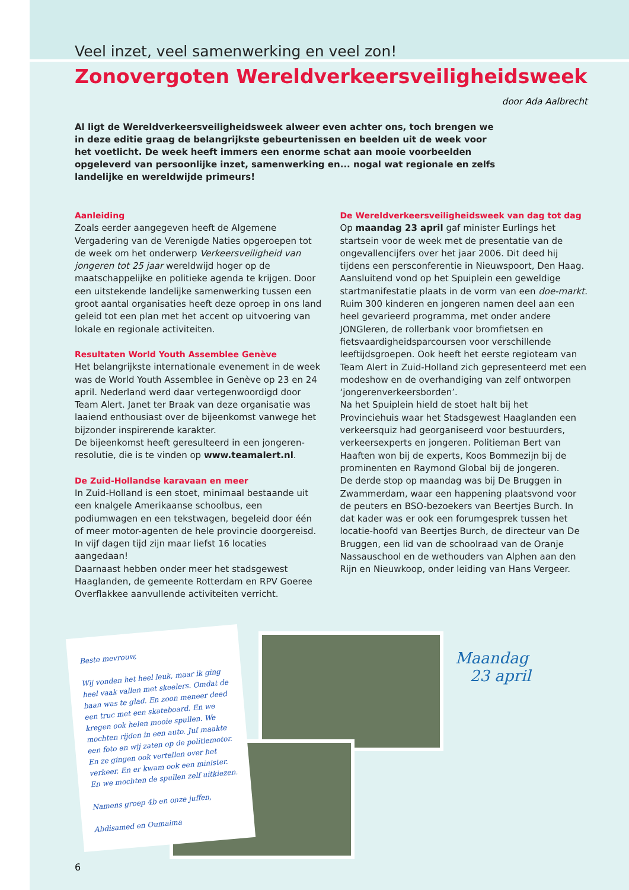Veel inzet, veel samenwerking en veel zon!
Zonovergoten Wereldverkeersveiligheidsweek
door Ada Aalbrecht
Al ligt de Wereldverkeersveiligheidsweek alweer even achter ons, toch brengen we in deze editie graag de belangrijkste gebeurtenissen en beelden uit de week voor het voetlicht. De week heeft immers een enorme schat aan mooie voorbeelden opgeleverd van persoonlijke inzet, samenwerking en... nogal wat regionale en zelfs landelijke en wereldwijde primeurs!
Aanleiding
Zoals eerder aangegeven heeft de Algemene Vergadering van de Verenigde Naties opgeroepen tot de week om het onderwerp Verkeersveiligheid van jongeren tot 25 jaar wereldwijd hoger op de maatschappelijke en politieke agenda te krijgen. Door een uitstekende landelijke samenwerking tussen een groot aantal organisaties heeft deze oproep in ons land geleid tot een plan met het accent op uitvoering van lokale en regionale activiteiten.
Resultaten World Youth Assemblee Genève
Het belangrijkste internationale evenement in de week was de World Youth Assemblee in Genève op 23 en 24 april. Nederland werd daar vertegenwoordigd door Team Alert. Janet ter Braak van deze organisatie was laaiend enthousiast over de bijeenkomst vanwege het bijzonder inspirerende karakter.
De bijeenkomst heeft geresulteerd in een jongeren-resolutie, die is te vinden op www.teamalert.nl.
De Zuid-Hollandse karavaan en meer
In Zuid-Holland is een stoet, minimaal bestaande uit een knalgele Amerikaanse schoolbus, een podiumwagen en een tekstwagen, begeleid door één of meer motor-agenten de hele provincie doorgereisd. In vijf dagen tijd zijn maar liefst 16 locaties aangedaan!
Daarnaast hebben onder meer het stadsgewest Haaglanden, de gemeente Rotterdam en RPV Goeree Overflakkee aanvullende activiteiten verricht.
De Wereldverkeersveiligheidsweek van dag tot dag
Op maandag 23 april gaf minister Eurlings het startsein voor de week met de presentatie van de ongevallencijfers over het jaar 2006. Dit deed hij tijdens een persconferentie in Nieuwspoort, Den Haag. Aansluitend vond op het Spuiplein een geweldige startmanifestatie plaats in de vorm van een doe-markt. Ruim 300 kinderen en jongeren namen deel aan een heel gevarieerd programma, met onder andere JONGleren, de rollerbank voor bromfietsen en fietsvaardigheidsparcoursen voor verschillende leeftijdsgroepen. Ook heeft het eerste regioteam van Team Alert in Zuid-Holland zich gepresenteerd met een modeshow en de overhandiging van zelf ontworpen ‘jongerenverkeersborden’.
Na het Spuiplein hield de stoet halt bij het Provinciehuis waar het Stadsgewest Haaglanden een verkeersquiz had georganiseerd voor bestuurders, verkeersexperts en jongeren. Politieman Bert van Haaften won bij de experts, Koos Bommezijn bij de prominenten en Raymond Global bij de jongeren.
De derde stop op maandag was bij De Bruggen in Zwammerdam, waar een happening plaatsvond voor de peuters en BSO-bezoekers van Beertjes Burch. In dat kader was er ook een forumgesprek tussen het locatie-hoofd van Beertjes Burch, de directeur van De Bruggen, een lid van de schoolraad van de Oranje Nassauschool en de wethouders van Alphen aan den Rijn en Nieuwkoop, onder leiding van Hans Vergeer.
Beste mevrouw,
Wij vonden het heel leuk, maar ik ging heel vaak vallen met skeelers. Omdat de baan was te glad. En zoon meneer deed een truc met een skateboard. En we kregen ook helen mooie spullen. We mochten rijden in een auto. Juf maakte een foto en wij zaten op de politiemotor. En ze gingen ook vertellen over het verkeer. En er kwam ook een minister. En we mochten de spullen zelf uitkiezen.
Namens groep 4b en onze juffen,
Abdisamed en Oumaima
Maandag
23 april
6